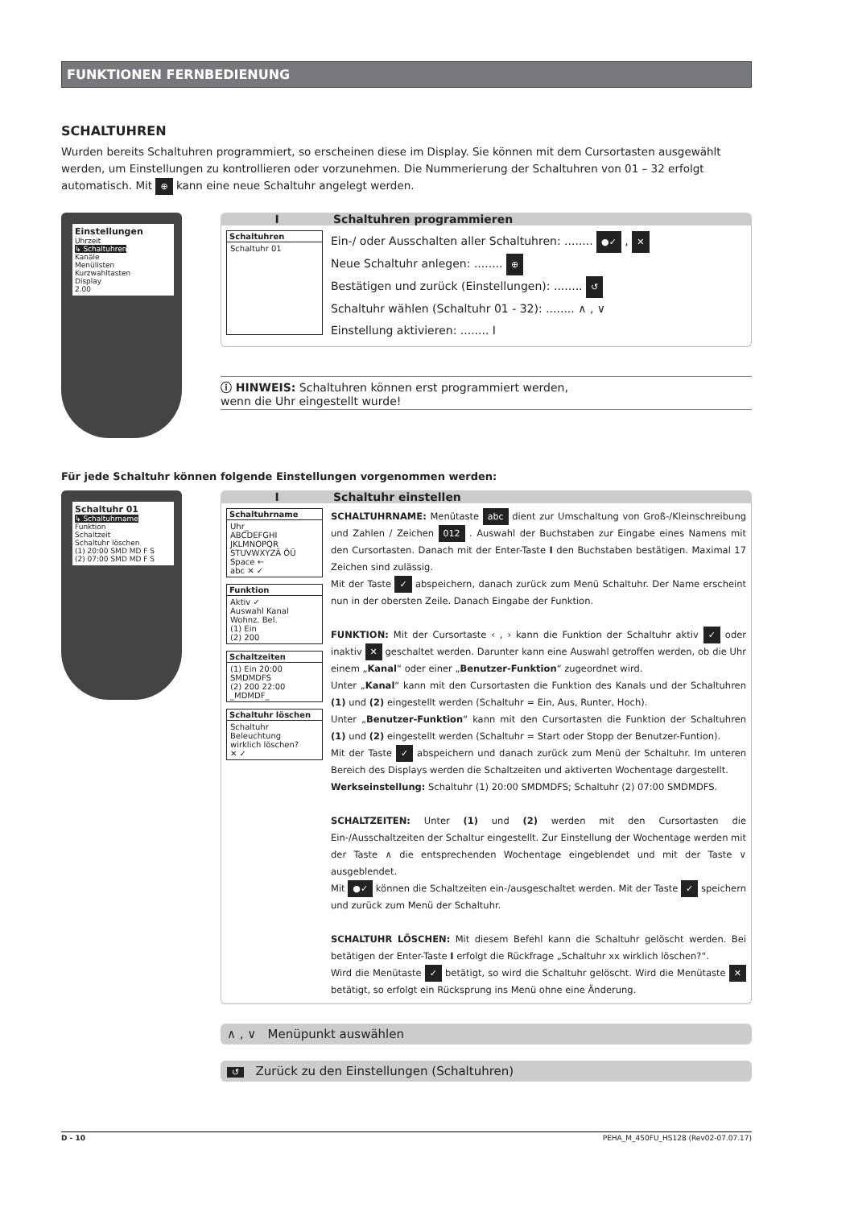FUNKTIONEN FERNBEDIENUNG
SCHALTUHREN
Wurden bereits Schaltuhren programmiert, so erscheinen diese im Display. Sie können mit dem Cursortasten ausgewählt werden, um Einstellungen zu kontrollieren oder vorzunehmen. Die Nummerierung der Schaltuhren von 01 – 32 erfolgt automatisch. Mit ⊕ kann eine neue Schaltuhr angelegt werden.
Einstellungen
Uhrzeit
↳ Schaltuhren
Kanäle
Menülisten
Kurzwahltasten
Display
2.00
I Schaltuhren programmieren
Schaltuhren
Schaltuhr 01
Ein-/ oder Ausschalten aller Schaltuhren: ........ ●✓ , ✕
Neue Schaltuhr anlegen: ........ ⊕
Bestätigen und zurück (Einstellungen): ........ ↺
Schaltuhr wählen (Schaltuhr 01 - 32): ........ ∧ , ∨
Einstellung aktivieren: ........ I
ⓘ HINWEIS: Schaltuhren können erst programmiert werden,
wenn die Uhr eingestellt wurde!
Für jede Schaltuhr können folgende Einstellungen vorgenommen werden:
Schaltuhr 01
↳ Schaltuhrname
Funktion
Schaltzeit
Schaltuhr löschen
(1) 20:00 SMD MD F S
(2) 07:00 SMD MD F S
I Schaltuhr einstellen
Schaltuhrname
Uhr_
ABCDEFGHI JKLMNOPQR STUVWXYZÄ ÖÜ Space ←
abc ✕ ✓
Funktion
Aktiv ✓
Auswahl Kanal
Wohnz. Bel.
(1) Ein
(2) 200
Schaltzeiten
(1) Ein 20:00
SMDMDFS
(2) 200 22:00
_MDMDF_
Schaltuhr löschen
Schaltuhr
Beleuchtung
wirklich löschen?
✕ ✓
SCHALTUHRNAME: Menütaste abc dient zur Umschaltung von Groß-/Kleinschreibung und Zahlen / Zeichen 012 . Auswahl der Buchstaben zur Eingabe eines Namens mit den Cursortasten. Danach mit der Enter-Taste I den Buchstaben bestätigen. Maximal 17 Zeichen sind zulässig.
Mit der Taste ✓ abspeichern, danach zurück zum Menü Schaltuhr. Der Name erscheint nun in der obersten Zeile. Danach Eingabe der Funktion.
FUNKTION: Mit der Cursortaste ‹ , › kann die Funktion der Schaltuhr aktiv ✓ oder inaktiv ✕ geschaltet werden. Darunter kann eine Auswahl getroffen werden, ob die Uhr einem „Kanal“ oder einer „Benutzer-Funktion“ zugeordnet wird.
Unter „Kanal“ kann mit den Cursortasten die Funktion des Kanals und der Schaltuhren (1) und (2) eingestellt werden (Schaltuhr = Ein, Aus, Runter, Hoch).
Unter „Benutzer-Funktion“ kann mit den Cursortasten die Funktion der Schaltuhren (1) und (2) eingestellt werden (Schaltuhr = Start oder Stopp der Benutzer-Funtion).
Mit der Taste ✓ abspeichern und danach zurück zum Menü der Schaltuhr. Im unteren Bereich des Displays werden die Schaltzeiten und aktiverten Wochentage dargestellt.
Werkseinstellung: Schaltuhr (1) 20:00 SMDMDFS; Schaltuhr (2) 07:00 SMDMDFS.
SCHALTZEITEN: Unter (1) und (2) werden mit den Cursortasten die Ein-/Ausschaltzeiten der Schaltur eingestellt. Zur Einstellung der Wochentage werden mit der Taste ∧ die entsprechenden Wochentage eingeblendet und mit der Taste ∨ ausgeblendet.
Mit ●✓ können die Schaltzeiten ein-/ausgeschaltet werden. Mit der Taste ✓ speichern und zurück zum Menü der Schaltuhr.
SCHALTUHR LÖSCHEN: Mit diesem Befehl kann die Schaltuhr gelöscht werden. Bei betätigen der Enter-Taste I erfolgt die Rückfrage „Schaltuhr xx wirklich löschen?“.
Wird die Menütaste ✓ betätigt, so wird die Schaltuhr gelöscht. Wird die Menütaste ✕ betätigt, so erfolgt ein Rücksprung ins Menü ohne eine Änderung.
∧ , ∨ Menüpunkt auswählen
↺ Zurück zu den Einstellungen (Schaltuhren)
D - 10 PEHA_M_450FU_HS128 (Rev02-07.07.17)